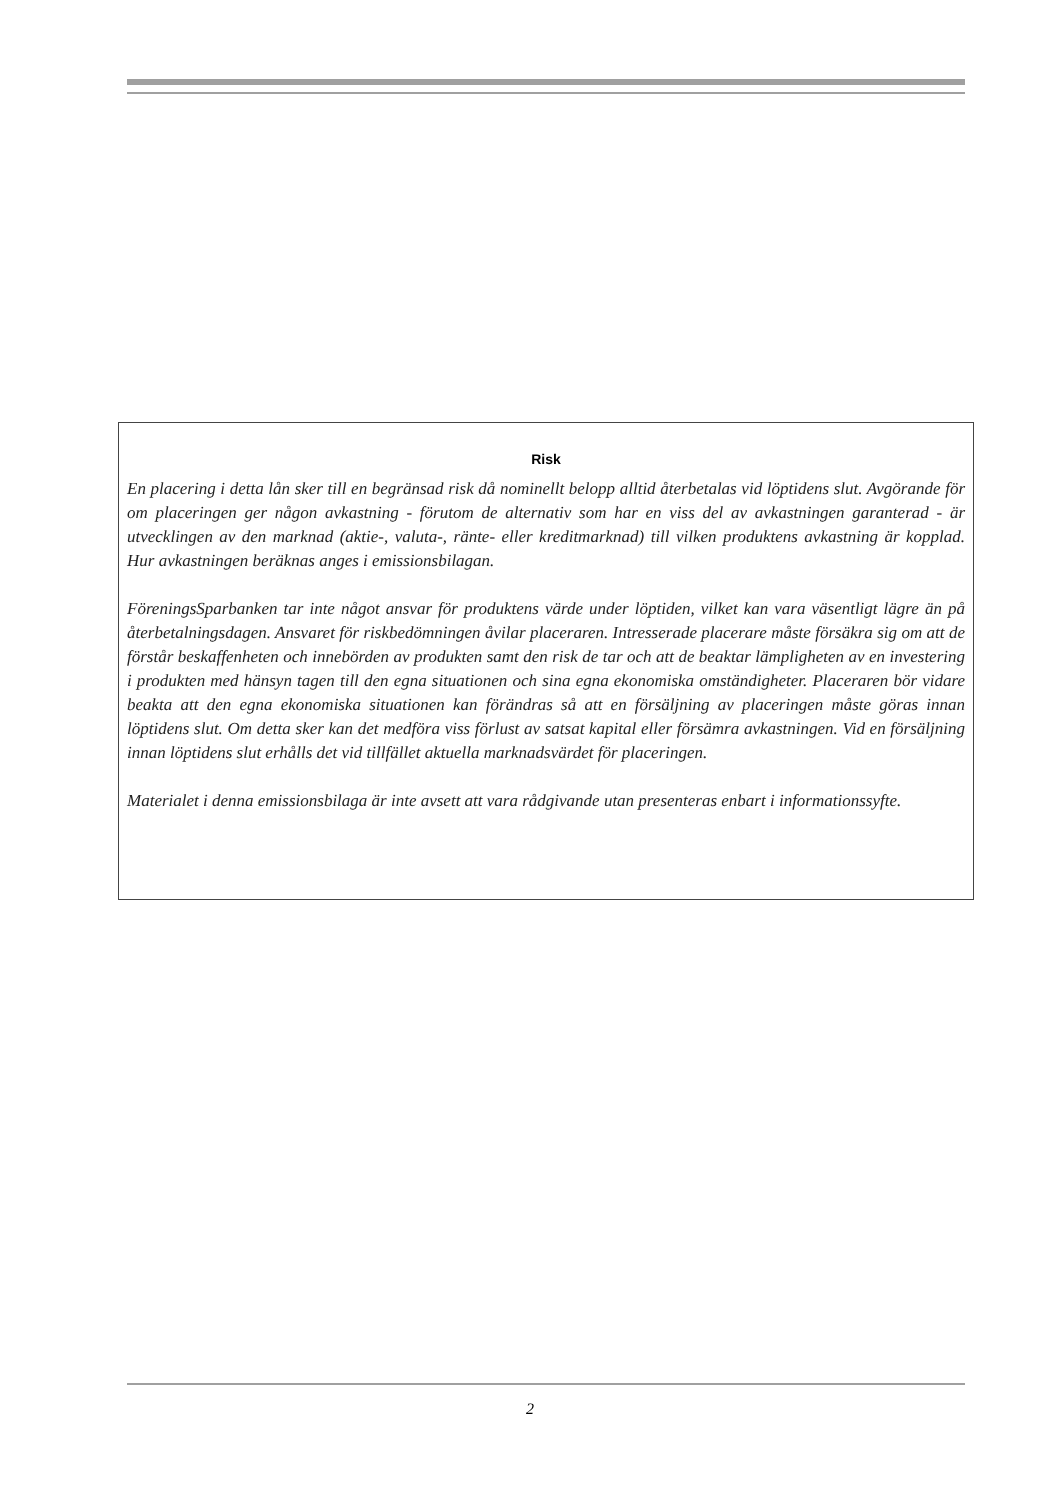Risk
En placering i detta lån sker till en begränsad risk då nominellt belopp alltid återbetalas vid löptidens slut. Avgörande för om placeringen ger någon avkastning - förutom de alternativ som har en viss del av avkastningen garanterad - är utvecklingen av den marknad (aktie-, valuta-, ränte- eller kreditmarknad) till vilken produktens avkastning är kopplad. Hur avkastningen beräknas anges i emissionsbilagan.
FöreningsSparbanken tar inte något ansvar för produktens värde under löptiden, vilket kan vara väsentligt lägre än på återbetalningsdagen. Ansvaret för riskbedömningen åvilar placeraren. Intresserade placerare måste försäkra sig om att de förstår beskaffenheten och innebörden av produkten samt den risk de tar och att de beaktar lämpligheten av en investering i produkten med hänsyn tagen till den egna situationen och sina egna ekonomiska omständigheter. Placeraren bör vidare beakta att den egna ekonomiska situationen kan förändras så att en försäljning av placeringen måste göras innan löptidens slut. Om detta sker kan det medföra viss förlust av satsat kapital eller försämra avkastningen. Vid en försäljning innan löptidens slut erhålls det vid tillfället aktuella marknadsvärdet för placeringen.
Materialet i denna emissionsbilaga är inte avsett att vara rådgivande utan presenteras enbart i informationssyfte.
2